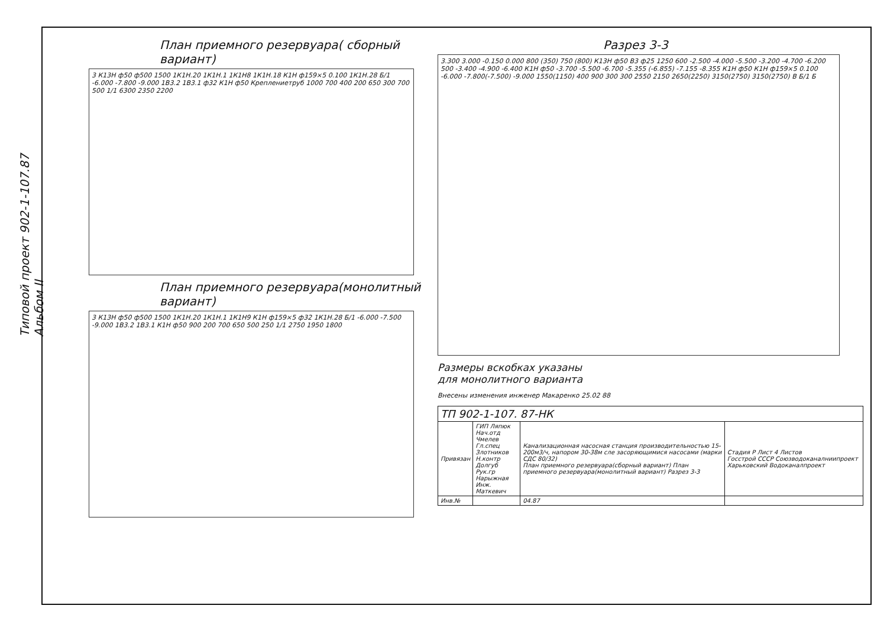Типовой проект 902-1-107.87 Альбом II
План приемного резервуара( сборный вариант)
3 К13Н ф50 ф500 1500 1К1Н.20 1К1Н.1 1К1Н8 1К1Н.18 К1Н ф159×5 0.100 1К1Н.28 Б/1 -6.000 -7.800 -9.000 1В3.2 1В3.1 ф32 К1Н ф50 Креплениетруб 1000 700 400 200 650 300 700 500 1/1 6300 2350 2200
План приемного резервуара(монолитный вариант)
3 К13Н ф50 ф500 1500 1К1Н.20 1К1Н.1 1К1Н9 К1Н ф159×5 ф32 1К1Н.28 Б/1 -6.000 -7.500 -9.000 1В3.2 1В3.1 К1Н ф50 900 200 700 650 500 250 1/1 2750 1950 1800
Разрез 3-3
3.300 3.000 -0.150 0.000 800 (350) 750 (800) К13Н ф50 В3 ф25 1250 600 -2.500 -4.000 -5.500 -3.200 -4.700 -6.200 500 -3.400 -4.900 -6.400 К1Н ф50 -3.700 -5.500 -6.700 -5.355 (-6.855) -7.155 -8.355 К1Н ф50 К1Н ф159×5 0.100 -6.000 -7.800(-7.500) -9.000 1550(1150) 400 900 300 300 2550 2150 2650(2250) 3150(2750) 3150(2750) В Б/1 Б
Размеры вскобках указаны
для монолитного варианта
Внесены изменения инженер Макаренко 25.02 88
| ТП 902-1-107. 87-НК | | | |
| Привязан | ГИП Ляпюк Нач.отд Чмелев Гл.спец Злотников Н.контр Долгуб Рук.гр Нарыжная Инж. Маткевич | Канализационная насосная станция производительностью 15-200м3/ч, напором 30-38м сле засоряющимися насосами (марки СДС 80/32) План приемного резервуара(сборный вариант) План приемного резервуара(монолитный вариант) Разрез 3-3 | Стадия Р Лист 4 Листов Госстрой СССР Союзводоканалниипроект Харьковский Водоканалпроект |
| Инв.№ | | 04.87 | |